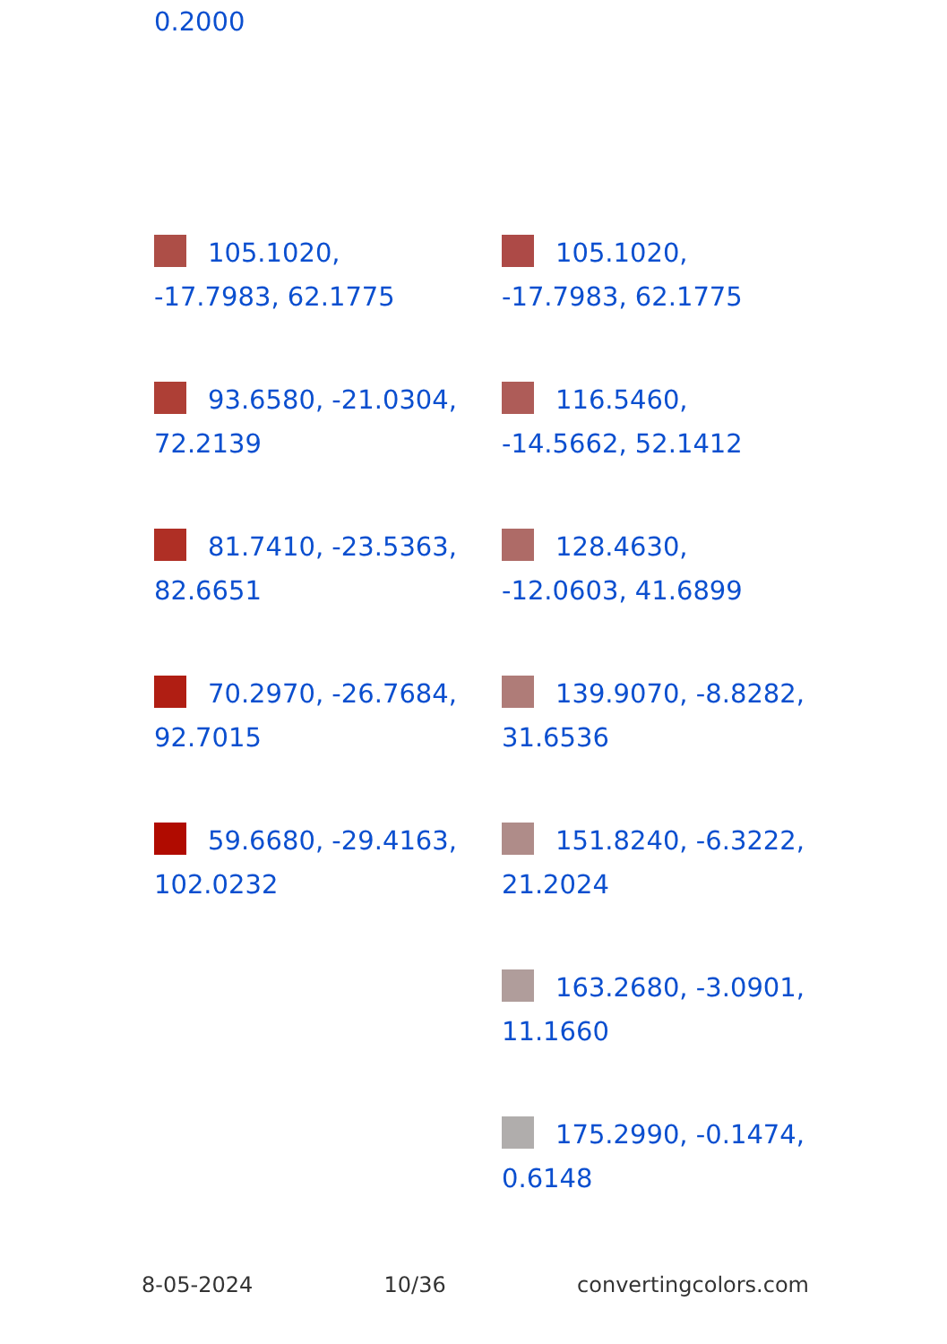0.2000
105.1020,
-17.7983, 62.1775
93.6580, -21.0304,
72.2139
81.7410, -23.5363,
82.6651
70.2970, -26.7684,
92.7015
59.6680, -29.4163,
102.0232
105.1020,
-17.7983, 62.1775
116.5460,
-14.5662, 52.1412
128.4630,
-12.0603, 41.6899
139.9070, -8.8282,
31.6536
151.8240, -6.3222,
21.2024
163.2680, -3.0901,
11.1660
175.2990, -0.1474,
0.6148
8-05-2024 10/36 convertingcolors.com